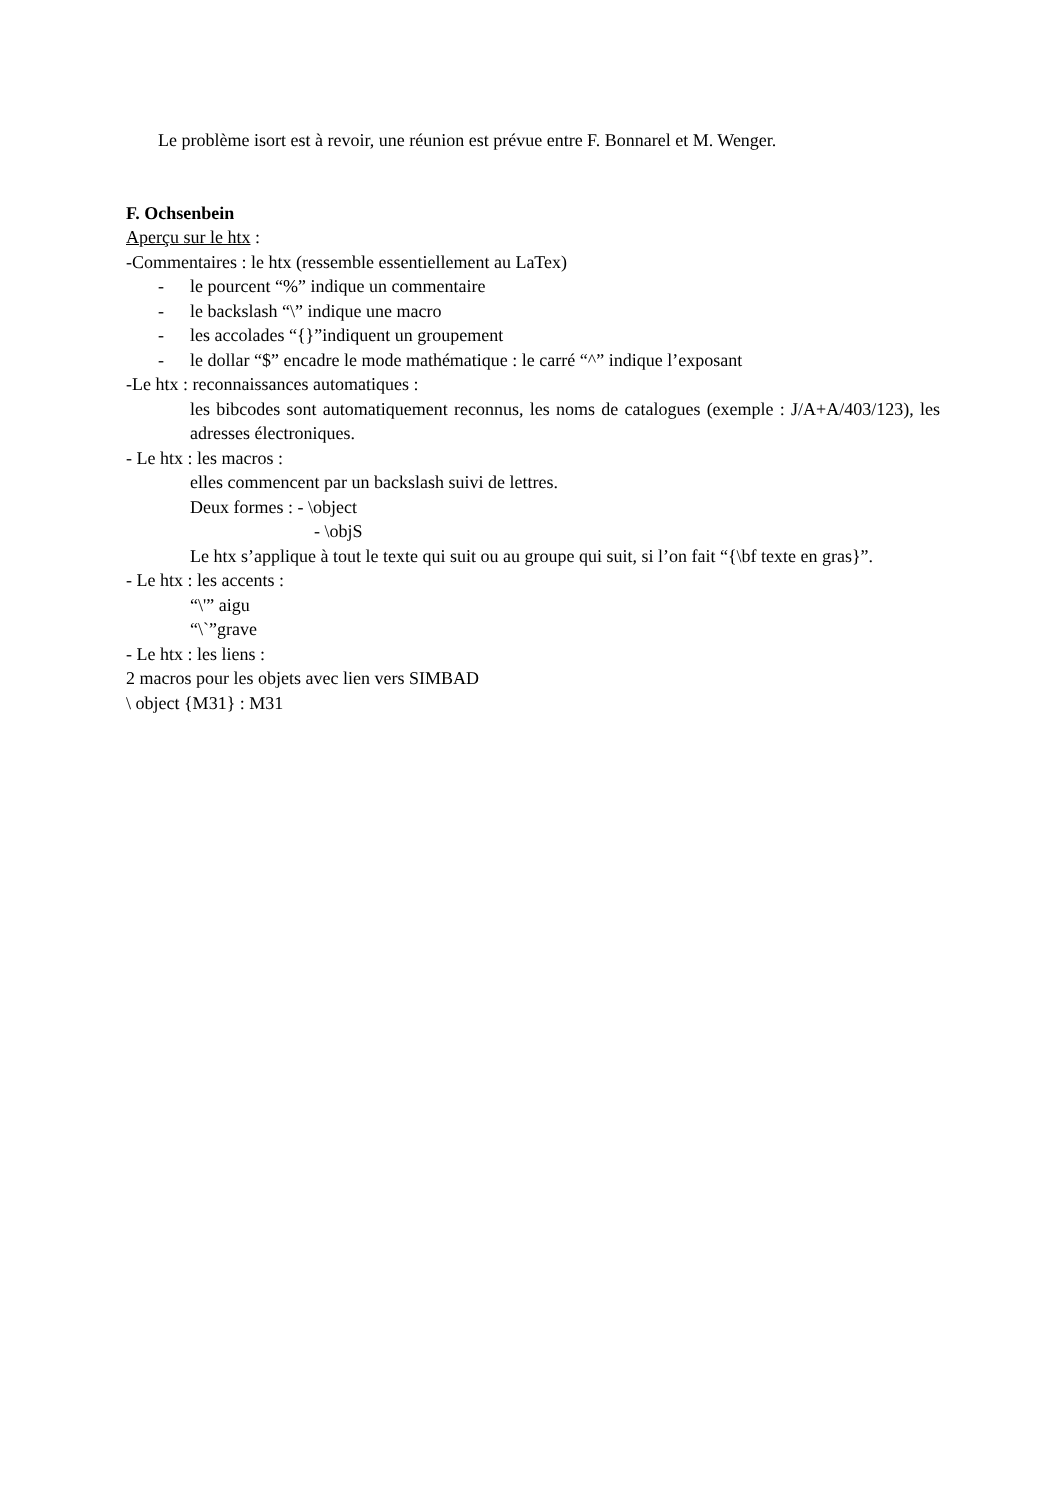Le problème isort est à revoir, une réunion est prévue entre F. Bonnarel et M. Wenger.
F. Ochsenbein
Aperçu sur le htx :
-Commentaires : le htx (ressemble essentiellement au LaTex)
- le pourcent “%” indique un commentaire
- le backslash “\” indique une macro
- les accolades “{}”indiquent un groupement
- le dollar “$” encadre le mode mathématique : le carré “^” indique l’exposant
-Le htx : reconnaissances automatiques :
les bibcodes sont automatiquement reconnus, les noms de catalogues (exemple : J/A+A/403/123), les adresses électroniques.
- Le htx : les macros :
elles commencent par un backslash suivi de lettres.
Deux formes : - \object
- \objS
Le htx s’applique à tout le texte qui suit ou au groupe qui suit, si l’on fait “{\bf texte en gras}”.
- Le htx : les accents :
“\'” aigu
“\`”grave
- Le htx : les liens :
2 macros pour les objets avec lien vers SIMBAD
\ object {M31} : M31